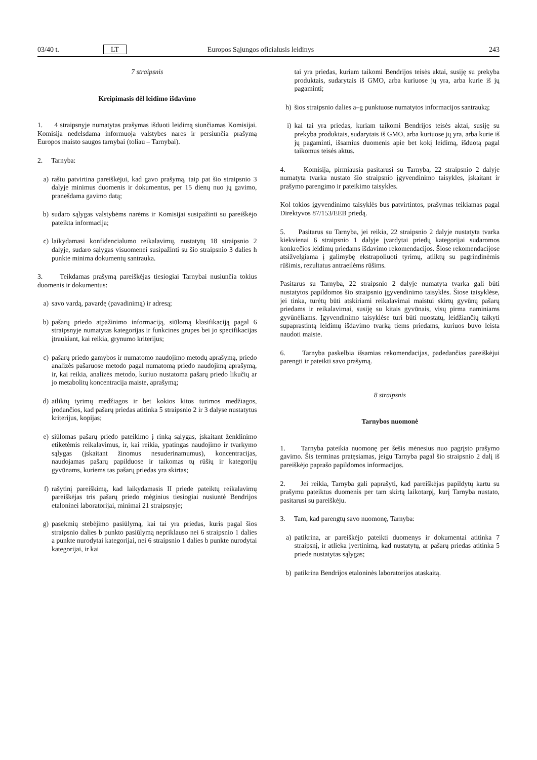03/40 t. LT Europos Sąjungos oficialusis leidinys 243
7 straipsnis
Kreipimasis dėl leidimo išdavimo
1. 4 straipsnyje numatytas prašymas išduoti leidimą siunčiamas Komisijai. Komisija nedelsdama informuoja valstybes nares ir persiunčia prašymą Europos maisto saugos tarnybai (toliau – Tarnybai).
2. Tarnyba:
a) raštu patvirtina pareiškėjui, kad gavo prašymą, taip pat šio straipsnio 3 dalyje minimus duomenis ir dokumentus, per 15 dienų nuo jų gavimo, pranešdama gavimo datą;
b) sudaro sąlygas valstybėms narėms ir Komisijai susipažinti su pareiškėjo pateikta informacija;
c) laikydamasi konfidencialumo reikalavimų, nustatytų 18 straipsnio 2 dalyje, sudaro sąlygas visuomenei susipažinti su šio straipsnio 3 dalies h punkte minima dokumentų santrauka.
3. Teikdamas prašymą pareiškėjas tiesiogiai Tarnybai nusiunčia tokius duomenis ir dokumentus:
a) savo vardą, pavardę (pavadinimą) ir adresą;
b) pašarų priedo atpažinimo informaciją, siūlomą klasifikaciją pagal 6 straipsnyje numatytas kategorijas ir funkcines grupes bei jo specifikacijas įtraukiant, kai reikia, grynumo kriterijus;
c) pašarų priedo gamybos ir numatomo naudojimo metodų aprašymą, priedo analizės pašaruose metodo pagal numatomą priedo naudojimą aprašymą, ir, kai reikia, analizės metodo, kuriuo nustatoma pašarų priedo likučių ar jo metabolitų koncentracija maiste, aprašymą;
d) atliktų tyrimų medžiagos ir bet kokios kitos turimos medžiagos, įrodančios, kad pašarų priedas atitinka 5 straipsnio 2 ir 3 dalyse nustatytus kriterijus, kopijas;
e) siūlomas pašarų priedo pateikimo į rinką sąlygas, įskaitant ženklinimo etiketėmis reikalavimus, ir, kai reikia, ypatingas naudojimo ir tvarkymo sąlygas (įskaitant žinomus nesuderinamumus), koncentracijas, naudojamas pašarų papilduose ir taikomas tų rūšių ir kategorijų gyvūnams, kuriems tas pašarų priedas yra skirtas;
f) rašytinį pareiškimą, kad laikydamasis II priede pateiktų reikalavimų pareiškėjas tris pašarų priedo mėginius tiesiogiai nusiuntė Bendrijos etaloninei laboratorijai, minimai 21 straipsnyje;
g) pasekmių stebėjimo pasiūlymą, kai tai yra priedas, kuris pagal šios straipsnio dalies b punkto pasiūlymą nepriklauso nei 6 straipsnio 1 dalies a punkte nurodytai kategorijai, nei 6 straipsnio 1 dalies b punkte nurodytai kategorijai, ir kai
tai yra priedas, kuriam taikomi Bendrijos teisės aktai, susiję su prekyba produktais, sudarytais iš GMO, arba kuriuose jų yra, arba kurie iš jų pagaminti;
h) šios straipsnio dalies a–g punktuose numatytos informacijos santrauką;
i) kai tai yra priedas, kuriam taikomi Bendrijos teisės aktai, susiję su prekyba produktais, sudarytais iš GMO, arba kuriuose jų yra, arba kurie iš jų pagaminti, išsamius duomenis apie bet kokį leidimą, išduotą pagal taikomus teisės aktus.
4. Komisija, pirmiausia pasitarusi su Tarnyba, 22 straipsnio 2 dalyje numatyta tvarka nustato šio straipsnio įgyvendinimo taisykles, įskaitant ir prašymo parengimo ir pateikimo taisykles.
Kol tokios įgyvendinimo taisyklės bus patvirtintos, prašymas teikiamas pagal Direktyvos 87/153/EEB priedą.
5. Pasitarus su Tarnyba, jei reikia, 22 straipsnio 2 dalyje nustatyta tvarka kiekvienai 6 straipsnio 1 dalyje įvardytai priedų kategorijai sudaromos konkrečios leidimų priedams išdavimo rekomendacijos. Šiose rekomendacijose atsižvelgiama į galimybę ekstrapoliuoti tyrimų, atliktų su pagrindinėmis rūšimis, rezultatus antraeilėms rūšims.
Pasitarus su Tarnyba, 22 straipsnio 2 dalyje numatyta tvarka gali būti nustatytos papildomos šio straipsnio įgyvendinimo taisyklės. Šiose taisyklėse, jei tinka, turėtų būti atskiriami reikalavimai maistui skirtų gyvūnų pašarų priedams ir reikalavimai, susiję su kitais gyvūnais, visų pirma naminiams gyvūnėliams. Įgyvendinimo taisyklėse turi būti nuostatų, leidžiančių taikyti supaprastintą leidimų išdavimo tvarką tiems priedams, kuriuos buvo leista naudoti maiste.
6. Tarnyba paskelbia išsamias rekomendacijas, padedančias pareiškėjui parengti ir pateikti savo prašymą.
8 straipsnis
Tarnybos nuomonė
1. Tarnyba pateikia nuomonę per šešis mėnesius nuo pagrįsto prašymo gavimo. Šis terminas pratęsiamas, jeigu Tarnyba pagal šio straipsnio 2 dalį iš pareiškėjo paprašo papildomos informacijos.
2. Jei reikia, Tarnyba gali paprašyti, kad pareiškėjas papildytų kartu su prašymu pateiktus duomenis per tam skirtą laikotarpį, kurį Tarnyba nustato, pasitarusi su pareiškėju.
3. Tam, kad parengtų savo nuomonę, Tarnyba:
a) patikrina, ar pareiškėjo pateikti duomenys ir dokumentai atitinka 7 straipsnį, ir atlieka įvertinimą, kad nustatytų, ar pašarų priedas atitinka 5 priede nustatytas sąlygas;
b) patikrina Bendrijos etaloninės laboratorijos ataskaitą.